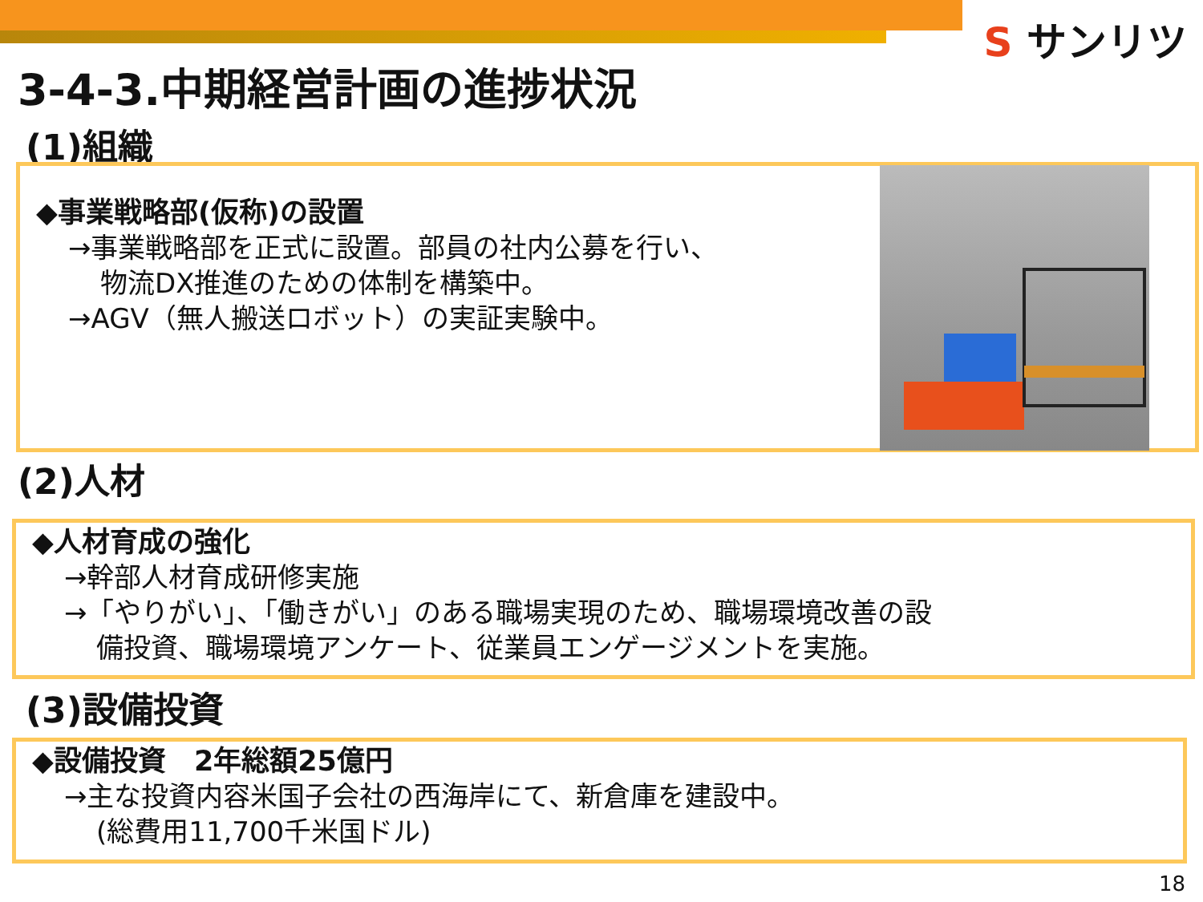S サンリツ
3-4-3.中期経営計画の進捗状況
(1)組織
◆事業戦略部(仮称)の設置
→事業戦略部を正式に設置。部員の社内公募を行い、
物流DX推進のための体制を構築中。
→AGV（無人搬送ロボット）の実証実験中。
(2)人材
◆人材育成の強化
→幹部人材育成研修実施
→「やりがい」、「働きがい」のある職場実現のため、職場環境改善の設
備投資、職場環境アンケート、従業員エンゲージメントを実施。
(3)設備投資
◆設備投資　2年総額25億円
→主な投資内容米国子会社の西海岸にて、新倉庫を建設中。
(総費用11,700千米国ドル)
18